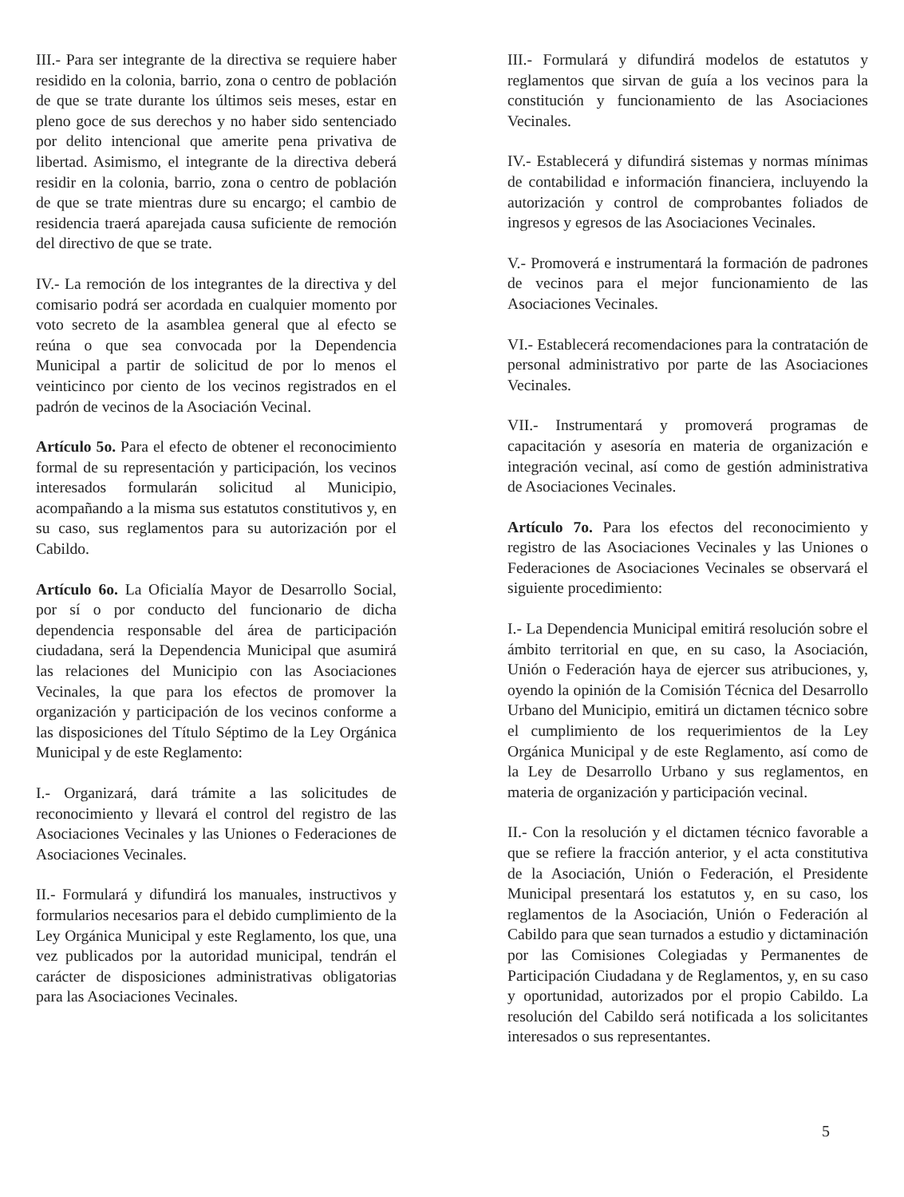III.- Para ser integrante de la directiva se requiere haber residido en la colonia, barrio, zona o centro de población de que se trate durante los últimos seis meses, estar en pleno goce de sus derechos y no haber sido sentenciado por delito intencional que amerite pena privativa de libertad. Asimismo, el integrante de la directiva deberá residir en la colonia, barrio, zona o centro de población de que se trate mientras dure su encargo; el cambio de residencia traerá aparejada causa suficiente de remoción del directivo de que se trate.
IV.- La remoción de los integrantes de la directiva y del comisario podrá ser acordada en cualquier momento por voto secreto de la asamblea general que al efecto se reúna o que sea convocada por la Dependencia Municipal a partir de solicitud de por lo menos el veinticinco por ciento de los vecinos registrados en el padrón de vecinos de la Asociación Vecinal.
Artículo 5o. Para el efecto de obtener el reconocimiento formal de su representación y participación, los vecinos interesados formularán solicitud al Municipio, acompañando a la misma sus estatutos constitutivos y, en su caso, sus reglamentos para su autorización por el Cabildo.
Artículo 6o. La Oficialía Mayor de Desarrollo Social, por sí o por conducto del funcionario de dicha dependencia responsable del área de participación ciudadana, será la Dependencia Municipal que asumirá las relaciones del Municipio con las Asociaciones Vecinales, la que para los efectos de promover la organización y participación de los vecinos conforme a las disposiciones del Título Séptimo de la Ley Orgánica Municipal y de este Reglamento:
I.- Organizará, dará trámite a las solicitudes de reconocimiento y llevará el control del registro de las Asociaciones Vecinales y las Uniones o Federaciones de Asociaciones Vecinales.
II.- Formulará y difundirá los manuales, instructivos y formularios necesarios para el debido cumplimiento de la Ley Orgánica Municipal y este Reglamento, los que, una vez publicados por la autoridad municipal, tendrán el carácter de disposiciones administrativas obligatorias para las Asociaciones Vecinales.
III.- Formulará y difundirá modelos de estatutos y reglamentos que sirvan de guía a los vecinos para la constitución y funcionamiento de las Asociaciones Vecinales.
IV.- Establecerá y difundirá sistemas y normas mínimas de contabilidad e información financiera, incluyendo la autorización y control de comprobantes foliados de ingresos y egresos de las Asociaciones Vecinales.
V.- Promoverá e instrumentará la formación de padrones de vecinos para el mejor funcionamiento de las Asociaciones Vecinales.
VI.- Establecerá recomendaciones para la contratación de personal administrativo por parte de las Asociaciones Vecinales.
VII.- Instrumentará y promoverá programas de capacitación y asesoría en materia de organización e integración vecinal, así como de gestión administrativa de Asociaciones Vecinales.
Artículo 7o. Para los efectos del reconocimiento y registro de las Asociaciones Vecinales y las Uniones o Federaciones de Asociaciones Vecinales se observará el siguiente procedimiento:
I.- La Dependencia Municipal emitirá resolución sobre el ámbito territorial en que, en su caso, la Asociación, Unión o Federación haya de ejercer sus atribuciones, y, oyendo la opinión de la Comisión Técnica del Desarrollo Urbano del Municipio, emitirá un dictamen técnico sobre el cumplimiento de los requerimientos de la Ley Orgánica Municipal y de este Reglamento, así como de la Ley de Desarrollo Urbano y sus reglamentos, en materia de organización y participación vecinal.
II.- Con la resolución y el dictamen técnico favorable a que se refiere la fracción anterior, y el acta constitutiva de la Asociación, Unión o Federación, el Presidente Municipal presentará los estatutos y, en su caso, los reglamentos de la Asociación, Unión o Federación al Cabildo para que sean turnados a estudio y dictaminación por las Comisiones Colegiadas y Permanentes de Participación Ciudadana y de Reglamentos, y, en su caso y oportunidad, autorizados por el propio Cabildo. La resolución del Cabildo será notificada a los solicitantes interesados o sus representantes.
5